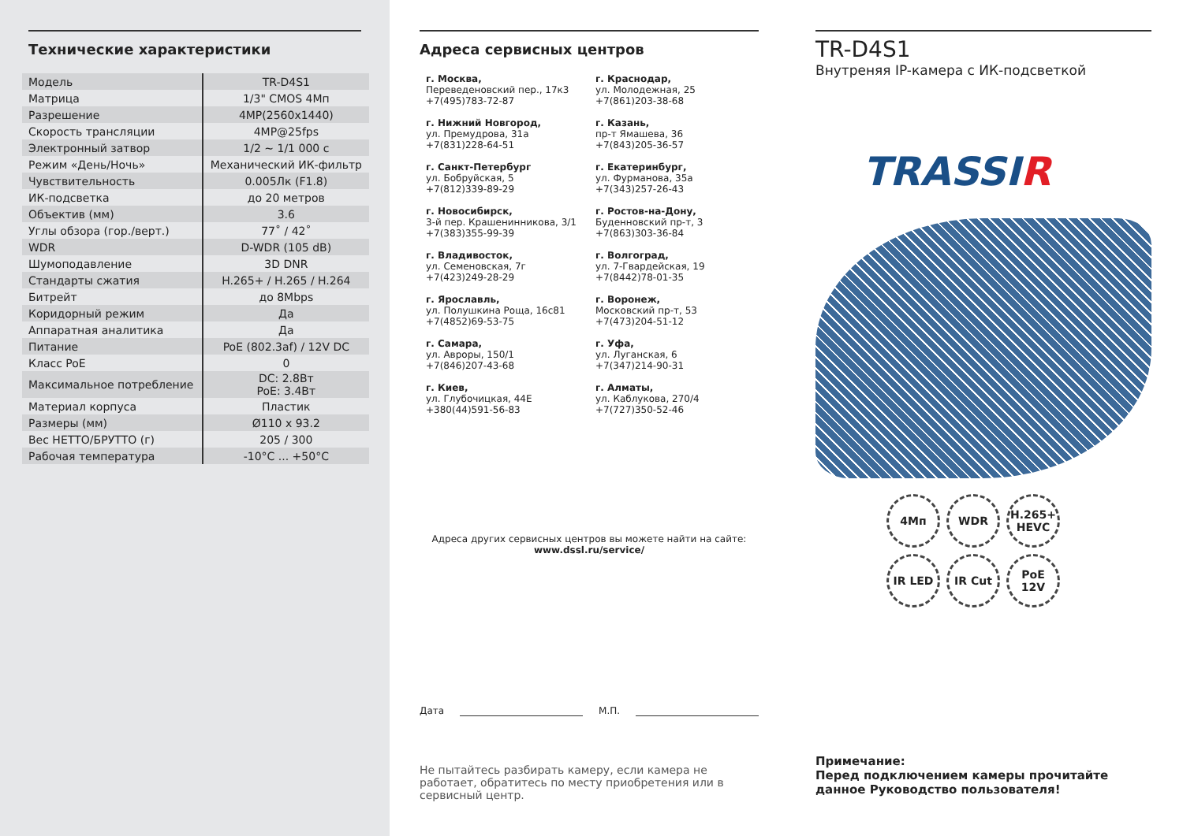Технические характеристики
| Модель | TR-D4S1 |
| Матрица | 1/3" CMOS 4Мп |
| Разрешение | 4MP(2560x1440) |
| Скорость трансляции | 4MP@25fps |
| Электронный затвор | 1/2 ~ 1/1 000 с |
| Режим «День/Ночь» | Механический ИК-фильтр |
| Чувствительность | 0.005Лк (F1.8) |
| ИК-подсветка | до 20 метров |
| Объектив (мм) | 3.6 |
| Углы обзора (гор./верт.) | 77˚ / 42˚ |
| WDR | D-WDR (105 dB) |
| Шумоподавление | 3D DNR |
| Стандарты сжатия | H.265+ / H.265 / H.264 |
| Битрейт | до 8Mbps |
| Коридорный режим | Да |
| Аппаратная аналитика | Да |
| Питание | PoE (802.3af) / 12V DC |
| Класс PoE | 0 |
| Максимальное потребление | DC: 2.8Вт PoE: 3.4Вт |
| Материал корпуса | Пластик |
| Размеры (мм) | Ø110 x 93.2 |
| Вес НЕТТО/БРУТТО (г) | 205 / 300 |
| Рабочая температура | -10°C ... +50°C |
Адреса сервисных центров
г. Москва,
Переведеновский пер., 17к3
+7(495)783-72-87
г. Краснодар,
ул. Молодежная, 25
+7(861)203-38-68
г. Нижний Новгород,
ул. Премудрова, 31а
+7(831)228-64-51
г. Казань,
пр-т Ямашева, 36
+7(843)205-36-57
г. Санкт-Петербург
ул. Бобруйская, 5
+7(812)339-89-29
г. Екатеринбург,
ул. Фурманова, 35а
+7(343)257-26-43
г. Новосибирск,
3-й пер. Крашенинникова, 3/1
+7(383)355-99-39
г. Ростов-на-Дону,
Буденновский пр-т, 3
+7(863)303-36-84
г. Владивосток,
ул. Семеновская, 7г
+7(423)249-28-29
г. Волгоград,
ул. 7-Гвардейская, 19
+7(8442)78-01-35
г. Ярославль,
ул. Полушкина Роща, 16с81
+7(4852)69-53-75
г. Воронеж,
Московский пр-т, 53
+7(473)204-51-12
г. Самара,
ул. Авроры, 150/1
+7(846)207-43-68
г. Уфа,
ул. Луганская, 6
+7(347)214-90-31
г. Киев,
ул. Глубочицкая, 44Е
+380(44)591-56-83
г. Алматы,
ул. Каблукова, 270/4
+7(727)350-52-46
Адреса других сервисных центров вы можете найти на сайте:
www.dssl.ru/service/
Дата М.П.
Не пытайтесь разбирать камеру, если камера не работает, обратитесь по месту приобретения или в сервисный центр.
TR-D4S1
Внутреняя IP-камера с ИК-подсветкой
TRASSIR
4Мп
WDR
H.265+ HEVC
IR LED
IR Cut
PoE 12V
Примечание:
Перед подключением камеры прочитайте данное Руководство пользователя!